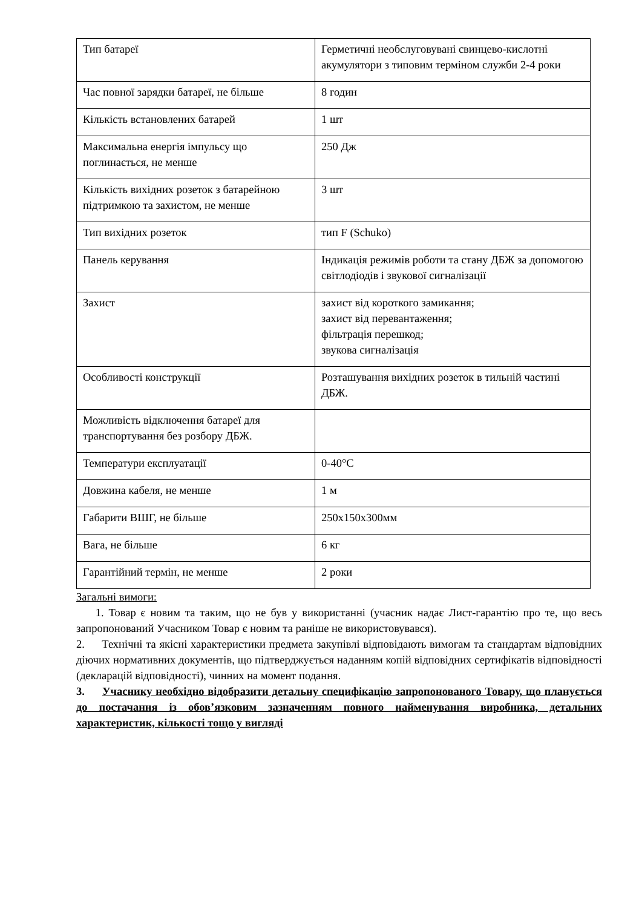| Тип батареї | Герметичні необслуговувані свинцево-кислотні акумулятори з типовим терміном служби 2-4 роки |
| Час повної зарядки батареї, не більше | 8 годин |
| Кількість встановлених батарей | 1 шт |
| Максимальна енергія імпульсу що поглинається, не менше | 250 Дж |
| Кількість вихідних розеток з батарейною підтримкою та захистом, не менше | 3 шт |
| Тип вихідних розеток | тип F (Schuko) |
| Панель керування | Індикація режимів роботи та стану ДБЖ за допомогою світлодіодів і звукової сигналізації |
| Захист | захист від короткого замикання; захист від перевантаження; фільтрація перешкод; звукова сигналізація |
| Особливості конструкції | Розташування вихідних розеток в тильній частині ДБЖ. |
| Можливість відключення батареї для транспортування без розбору ДБЖ. | |
| Температури експлуатації | 0-40°C |
| Довжина кабеля, не менше | 1 м |
| Габарити ВШГ, не більше | 250x150x300мм |
| Вага, не більше | 6 кг |
| Гарантійний термін, не менше | 2 роки |
Загальні вимоги:
1. Товар є новим та таким, що не був у використанні (учасник надає Лист-гарантію про те, що весь запропонований Учасником Товар є новим та раніше не використовувався).
2. Технічні та якісні характеристики предмета закупівлі відповідають вимогам та стандартам відповідних діючих нормативних документів, що підтверджується наданням копій відповідних сертифікатів відповідності (декларацій відповідності), чинних на момент подання.
3. Учаснику необхідно відобразити детальну специфікацію запропонованого Товару, що планується до постачання із обов’язковим зазначенням повного найменування виробника, детальних характеристик, кількості тощо у вигляді